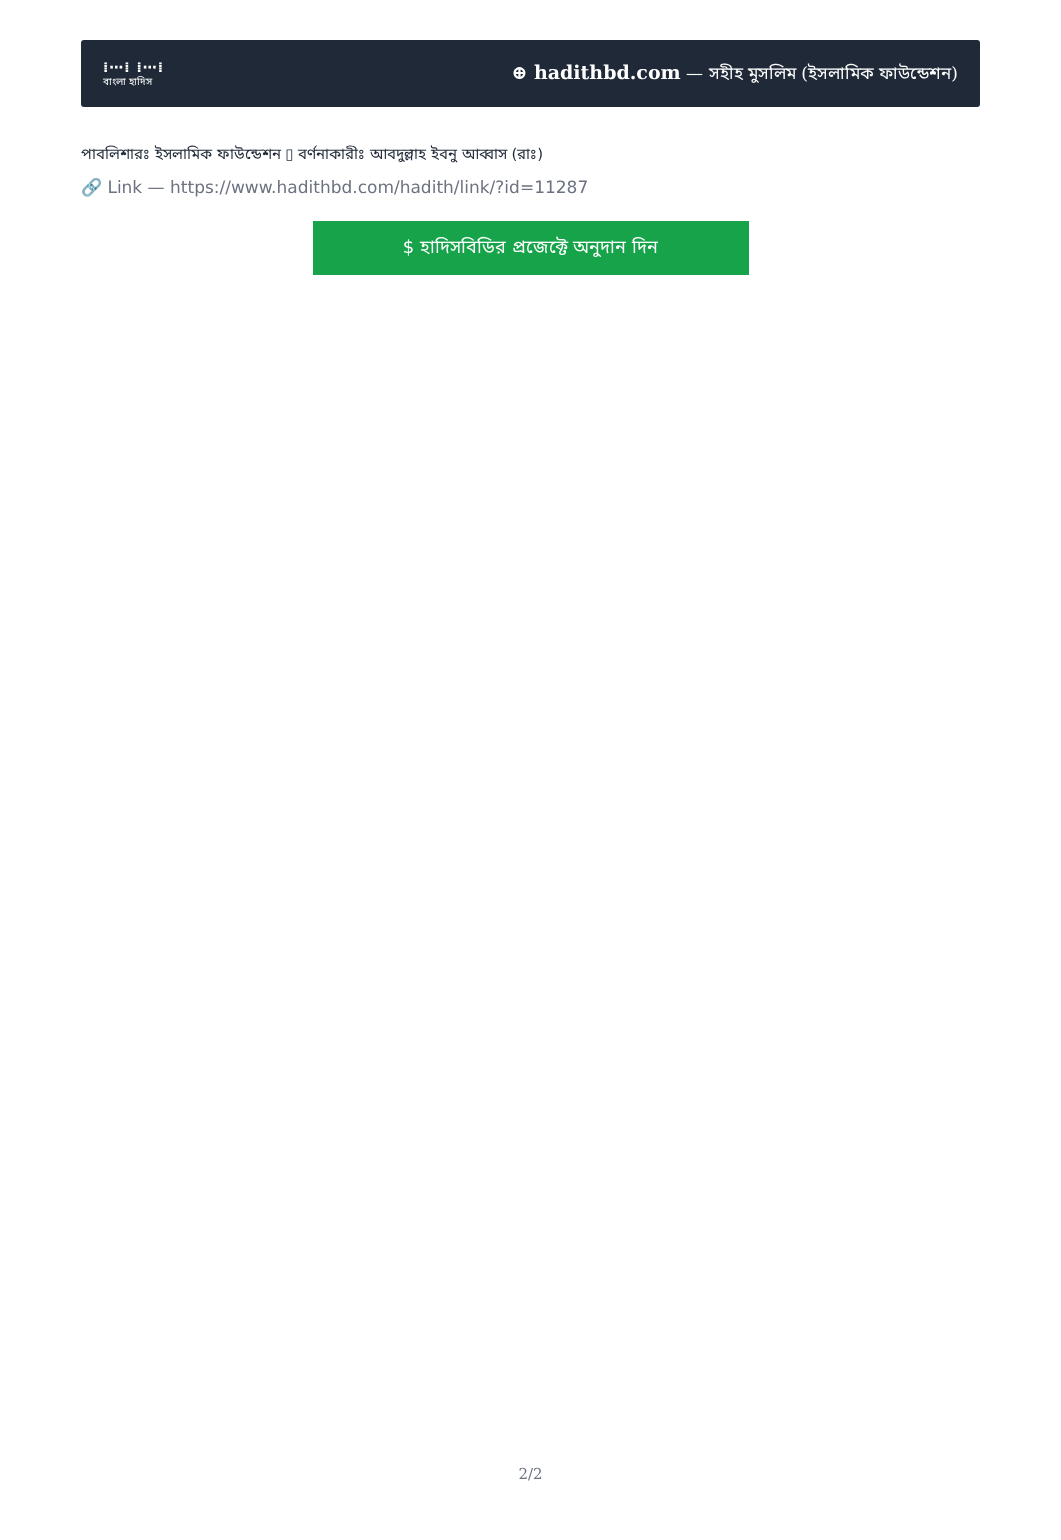⁞⋯⁞ ⁞⋯⁞
বাংলা হাদিস
⊕ hadithbd.com — সহীহ মুসলিম (ইসলামিক ফাউন্ডেশন)
পাবলিশারঃ ইসলামিক ফাউন্ডেশন ▯ বর্ণনাকারীঃ আবদুল্লাহ ইবনু আব্বাস (রাঃ)
🔗 Link — https://www.hadithbd.com/hadith/link/?id=11287
$ হাদিসবিডির প্রজেক্টে অনুদান দিন
2/2